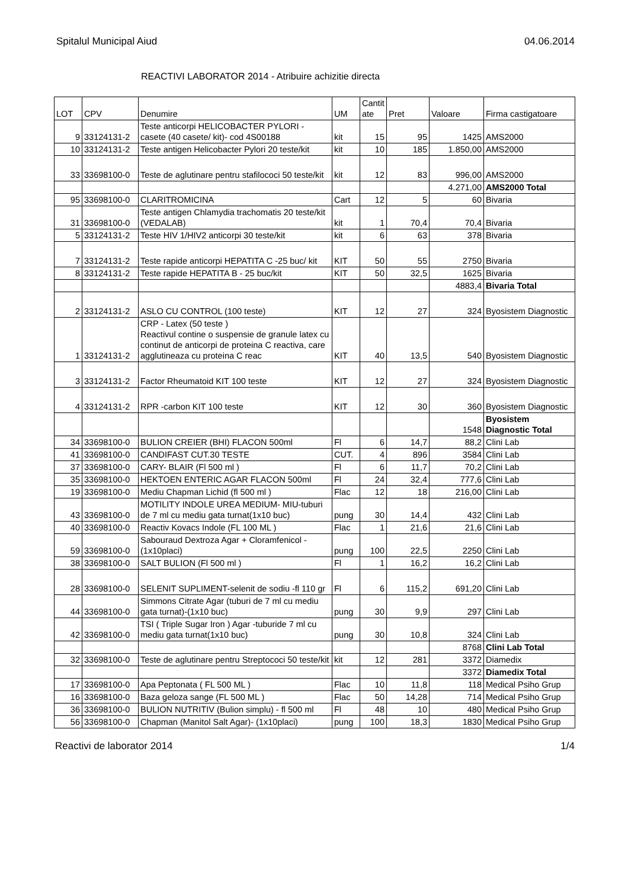Spitalul Municipal Aiud 04.06.2014
REACTIVI LABORATOR 2014 - Atribuire achizitie directa
| LOT | CPV | Denumire | UM | Cantit ate | Pret | Valoare | Firma castigatoare |
| --- | --- | --- | --- | --- | --- | --- | --- |
| 9 | 33124131-2 | Teste anticorpi HELICOBACTER PYLORI - casete (40 casete/ kit)- cod 4S00188 | kit | 15 | 95 | 1425 | AMS2000 |
| 10 | 33124131-2 | Teste antigen Helicobacter Pylori 20 teste/kit | kit | 10 | 185 | 1.850,00 | AMS2000 |
| 33 | 33698100-0 | Teste de aglutinare pentru stafilococi 50 teste/kit | kit | 12 | 83 | 996,00 | AMS2000 |
| | | | | | | 4.271,00 | AMS2000 Total |
| 95 | 33698100-0 | CLARITROMICINA | Cart | 12 | 5 | 60 | Bivaria |
| 31 | 33698100-0 | Teste antigen Chlamydia trachomatis 20 teste/kit (VEDALAB) | kit | 1 | 70,4 | 70,4 | Bivaria |
| 5 | 33124131-2 | Teste HIV 1/HIV2 anticorpi 30 teste/kit | kit | 6 | 63 | 378 | Bivaria |
| 7 | 33124131-2 | Teste rapide anticorpi HEPATITA C -25 buc/ kit | KIT | 50 | 55 | 2750 | Bivaria |
| 8 | 33124131-2 | Teste rapide HEPATITA B - 25 buc/kit | KIT | 50 | 32,5 | 1625 | Bivaria |
| | | | | | | 4883,4 | Bivaria Total |
| 2 | 33124131-2 | ASLO CU CONTROL (100 teste) | KIT | 12 | 27 | 324 | Byosistem Diagnostic |
| 1 | 33124131-2 | CRP - Latex (50 teste ) Reactivul contine o suspensie de granule latex cu continut de anticorpi de proteina C reactiva, care agglutineaza cu proteina C reac | KIT | 40 | 13,5 | 540 | Byosistem Diagnostic |
| 3 | 33124131-2 | Factor Rheumatoid KIT 100 teste | KIT | 12 | 27 | 324 | Byosistem Diagnostic |
| 4 | 33124131-2 | RPR -carbon KIT 100 teste | KIT | 12 | 30 | 360 | Byosistem Diagnostic |
| | | | | | | 1548 | Byosistem Diagnostic Total |
| 34 | 33698100-0 | BULION CREIER (BHI) FLACON 500ml | Fl | 6 | 14,7 | 88,2 | Clini Lab |
| 41 | 33698100-0 | CANDIFAST CUT.30 TESTE | CUT. | 4 | 896 | 3584 | Clini Lab |
| 37 | 33698100-0 | CARY- BLAIR (Fl 500 ml ) | Fl | 6 | 11,7 | 70,2 | Clini Lab |
| 35 | 33698100-0 | HEKTOEN ENTERIC AGAR FLACON 500ml | Fl | 24 | 32,4 | 777,6 | Clini Lab |
| 19 | 33698100-0 | Mediu Chapman Lichid (fl 500 ml ) | Flac | 12 | 18 | 216,00 | Clini Lab |
| 43 | 33698100-0 | MOTILITY INDOLE UREA MEDIUM- MIU-tuburi de 7 ml cu mediu gata turnat(1x10 buc) | pung | 30 | 14,4 | 432 | Clini Lab |
| 40 | 33698100-0 | Reactiv Kovacs Indole (FL 100 ML ) | Flac | 1 | 21,6 | 21,6 | Clini Lab |
| 59 | 33698100-0 | Sabouraud Dextroza Agar + Cloramfenicol - (1x10placi) | pung | 100 | 22,5 | 2250 | Clini Lab |
| 38 | 33698100-0 | SALT BULION (Fl 500 ml ) | Fl | 1 | 16,2 | 16,2 | Clini Lab |
| 28 | 33698100-0 | SELENIT SUPLIMENT-selenit de sodiu -fl 110 gr | Fl | 6 | 115,2 | 691,20 | Clini Lab |
| 44 | 33698100-0 | Simmons Citrate Agar (tuburi de 7 ml cu mediu gata turnat)-(1x10 buc) | pung | 30 | 9,9 | 297 | Clini Lab |
| 42 | 33698100-0 | TSI ( Triple Sugar Iron ) Agar -tuburide 7 ml cu mediu gata turnat(1x10 buc) | pung | 30 | 10,8 | 324 | Clini Lab |
| | | | | | | 8768 | Clini Lab Total |
| 32 | 33698100-0 | Teste de aglutinare pentru Streptococi 50 teste/kit | kit | 12 | 281 | 3372 | Diamedix |
| | | | | | | 3372 | Diamedix Total |
| 17 | 33698100-0 | Apa Peptonata ( FL 500 ML ) | Flac | 10 | 11,8 | 118 | Medical Psiho Grup |
| 16 | 33698100-0 | Baza geloza sange (FL 500 ML ) | Flac | 50 | 14,28 | 714 | Medical Psiho Grup |
| 36 | 33698100-0 | BULION NUTRITIV (Bulion simplu) - fl 500 ml | Fl | 48 | 10 | 480 | Medical Psiho Grup |
| 56 | 33698100-0 | Chapman (Manitol Salt Agar)- (1x10placi) | pung | 100 | 18,3 | 1830 | Medical Psiho Grup |
Reactivi de laborator 2014 1/4